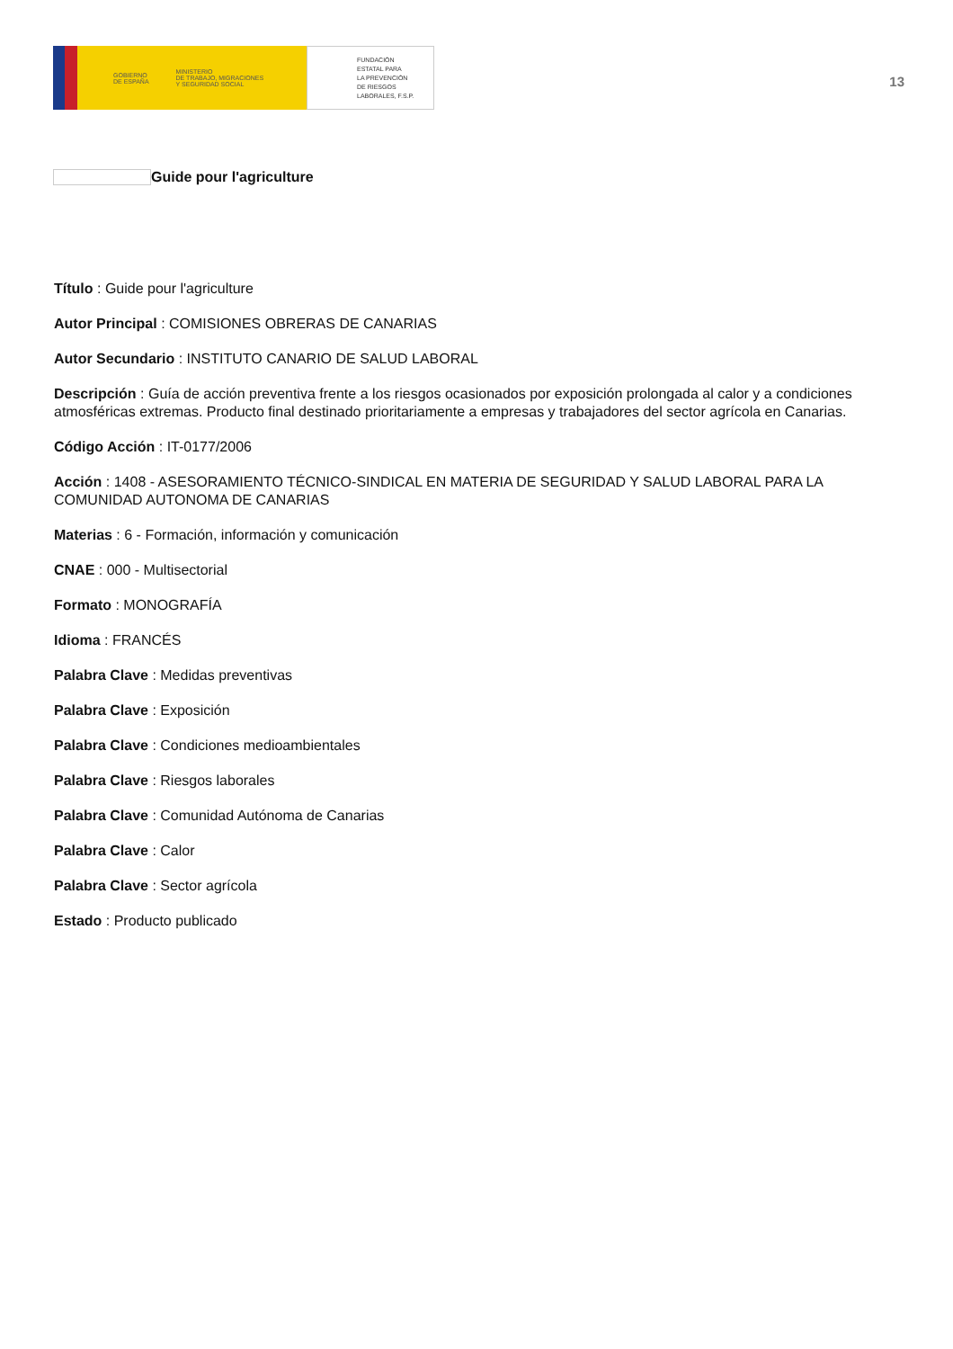GOBIERNO
DE ESPAÑA MINISTERIO
DE TRABAJO, MIGRACIONES
Y SEGURIDAD SOCIAL
FUNDACIÓN
ESTATAL PARA
LA PREVENCIÓN
DE RIESGOS
LABORALES, F.S.P.
13
Guide pour l'agriculture
Título : Guide pour l'agriculture
Autor Principal : COMISIONES OBRERAS DE CANARIAS
Autor Secundario : INSTITUTO CANARIO DE SALUD LABORAL
Descripción : Guía de acción preventiva frente a los riesgos ocasionados por exposición prolongada al calor y a condiciones atmosféricas extremas. Producto final destinado prioritariamente a empresas y trabajadores del sector agrícola en Canarias.
Código Acción : IT-0177/2006
Acción : 1408 - ASESORAMIENTO TÉCNICO-SINDICAL EN MATERIA DE SEGURIDAD Y SALUD LABORAL PARA LA COMUNIDAD AUTONOMA DE CANARIAS
Materias : 6 - Formación, información y comunicación
CNAE : 000 - Multisectorial
Formato : MONOGRAFÍA
Idioma : FRANCÉS
Palabra Clave : Medidas preventivas
Palabra Clave : Exposición
Palabra Clave : Condiciones medioambientales
Palabra Clave : Riesgos laborales
Palabra Clave : Comunidad Autónoma de Canarias
Palabra Clave : Calor
Palabra Clave : Sector agrícola
Estado : Producto publicado